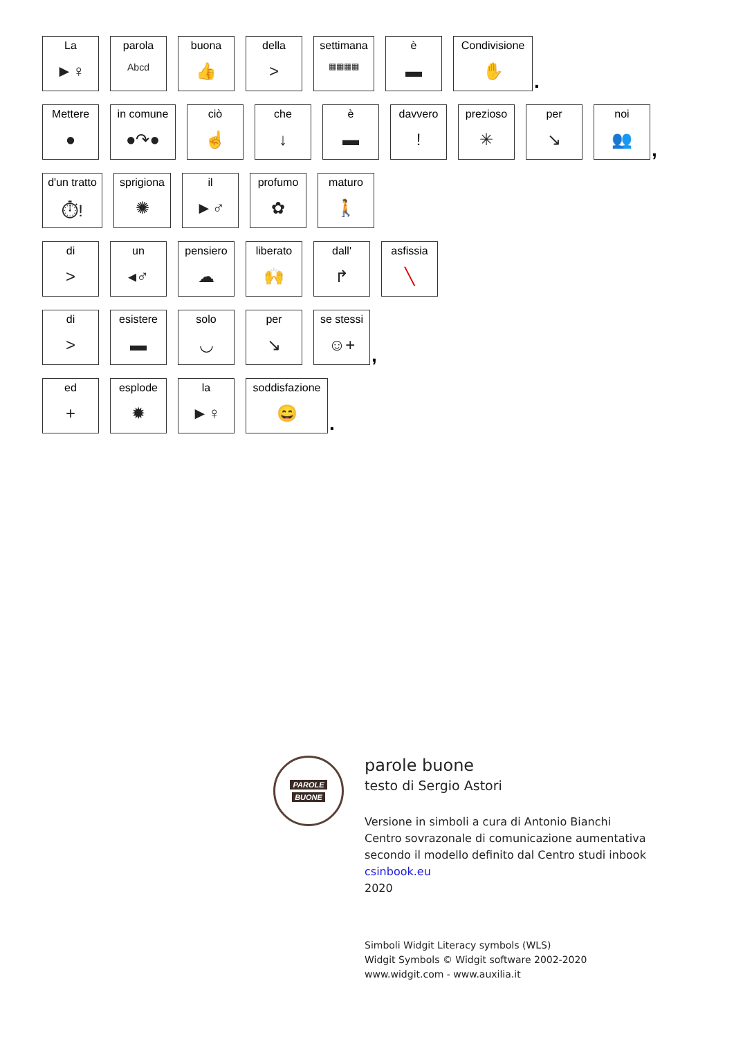La
►♀
parola
Abcd
buona
👍
della
>
settimana
▦▦▦▦
è
▬
Condivisione
✋
.
Mettere
●
in comune
●↷●
ciò
☝
che
↓
è
▬
davvero!
prezioso
✳
per
↘
noi
👥
,
d'un tratto
⏱!
sprigiona
✺
il
►♂
profumo
✿
maturo
🚶
di
>
un
◂♂
pensiero
☁
liberato
🙌
dall'
↱
asfissia
╲
di
>
esistere
▬
solo
◡
per
↘
se stessi
☺+
,
ed
+
esplode
✹
la
►♀
soddisfazione
😄
.
PAROLE
BUONE
parole buone
testo di Sergio Astori
Versione in simboli a cura di Antonio Bianchi
Centro sovrazonale di comunicazione aumentativa
secondo il modello definito dal Centro studi inbook
csinbook.eu
2020
Simboli Widgit Literacy symbols (WLS)
Widgit Symbols © Widgit software 2002-2020
www.widgit.com - www.auxilia.it